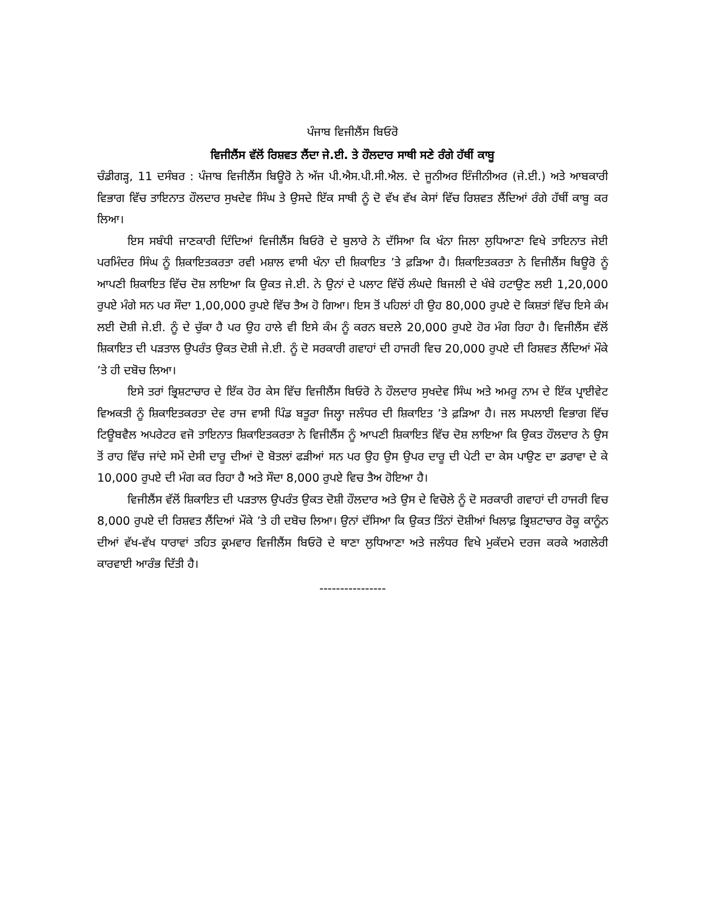ਪੰਜਾਬ ਵਿਜੀਲੈਂਸ ਬਿਓਰੋ
ਵਿਜੀਲੈਂਸ ਵੱਲੋਂ ਰਿਸ਼ਵਤ ਲੈਂਦਾ ਜੇ.ਈ. ਤੇ ਹੌਲਦਾਰ ਸਾਥੀ ਸਣੇ ਰੰਗੇ ਹੱਥੀਂ ਕਾਬੂ
ਚੰਡੀਗੜ੍ਹ, 11 ਦਸੰਬਰ : ਪੰਜਾਬ ਵਿਜੀਲੈਂਸ ਬਿਊਰੋ ਨੇ ਅੱਜ ਪੀ.ਐਸ.ਪੀ.ਸੀ.ਐਲ. ਦੇ ਜੂਨੀਅਰ ਇੰਜੀਨੀਅਰ (ਜੇ.ਈ.) ਅਤੇ ਆਬਕਾਰੀ ਵਿਭਾਗ ਵਿੱਚ ਤਾਇਨਾਤ ਹੌਲਦਾਰ ਸੁਖਦੇਵ ਸਿੰਘ ਤੇ ਉਸਦੇ ਇੱਕ ਸਾਥੀ ਨੂੰ ਦੋ ਵੱਖ ਵੱਖ ਕੇਸਾਂ ਵਿੱਚ ਰਿਸ਼ਵਤ ਲੈਂਦਿਆਂ ਰੰਗੇ ਹੱਥੀਂ ਕਾਬੂ ਕਰ ਲਿਆ।
ਇਸ ਸਬੰਧੀ ਜਾਣਕਾਰੀ ਦਿੰਦਿਆਂ ਵਿਜੀਲੈਂਸ ਬਿਓਰੋ ਦੇ ਬੁਲਾਰੇ ਨੇ ਦੱਸਿਆ ਕਿ ਖੰਨਾ ਜਿਲਾ ਲੁਧਿਆਣਾ ਵਿਖੇ ਤਾਇਨਾਤ ਜੇਈ ਪਰਮਿੰਦਰ ਸਿੰਘ ਨੂੰ ਸ਼ਿਕਾਇਤਕਰਤਾ ਰਵੀ ਮਸ਼ਾਲ ਵਾਸੀ ਖੰਨਾ ਦੀ ਸ਼ਿਕਾਇਤ ’ਤੇ ਫ਼ੜਿਆ ਹੈ। ਸ਼ਿਕਾਇਤਕਰਤਾ ਨੇ ਵਿਜੀਲੈਂਸ ਬਿਊਰੋ ਨੂੰ ਆਪਣੀ ਸ਼ਿਕਾਇਤ ਵਿੱਚ ਦੋਸ਼ ਲਾਇਆ ਕਿ ਉਕਤ ਜੇ.ਈ. ਨੇ ਉਨਾਂ ਦੇ ਪਲਾਟ ਵਿੱਚੋਂ ਲੰਘਦੇ ਬਿਜਲੀ ਦੇ ਖੰਬੇ ਹਟਾਉਣ ਲਈ 1,20,000 ਰੁਪਏ ਮੰਗੇ ਸਨ ਪਰ ਸੌਦਾ 1,00,000 ਰੁਪਏ ਵਿੱਚ ਤੈਅ ਹੋ ਗਿਆ। ਇਸ ਤੋਂ ਪਹਿਲਾਂ ਹੀ ਉਹ 80,000 ਰੁਪਏ ਦੋ ਕਿਸ਼ਤਾਂ ਵਿੱਚ ਇਸੇ ਕੰਮ ਲਈ ਦੋਸ਼ੀ ਜੇ.ਈ. ਨੂੰ ਦੇ ਚੁੱਕਾ ਹੈ ਪਰ ਉਹ ਹਾਲੇ ਵੀ ਇਸੇ ਕੰਮ ਨੂੰ ਕਰਨ ਬਦਲੇ 20,000 ਰੁਪਏ ਹੋਰ ਮੰਗ ਰਿਹਾ ਹੈ। ਵਿਜੀਲੈਂਸ ਵੱਲੋਂ ਸ਼ਿਕਾਇਤ ਦੀ ਪੜਤਾਲ ਉਪਰੰਤ ਉਕਤ ਦੋਸ਼ੀ ਜੇ.ਈ. ਨੂੰ ਦੋ ਸਰਕਾਰੀ ਗਵਾਹਾਂ ਦੀ ਹਾਜਰੀ ਵਿਚ 20,000 ਰੁਪਏ ਦੀ ਰਿਸ਼ਵਤ ਲੈਂਦਿਆਂ ਮੌਕੇ ’ਤੇ ਹੀ ਦਬੋਚ ਲਿਆ।
ਇਸੇ ਤਰਾਂ ਭ੍ਰਿਸ਼ਟਾਚਾਰ ਦੇ ਇੱਕ ਹੋਰ ਕੇਸ ਵਿੱਚ ਵਿਜੀਲੈਂਸ ਬਿਓਰੋ ਨੇ ਹੌਲਦਾਰ ਸੁਖਦੇਵ ਸਿੰਘ ਅਤੇ ਅਮਰੂ ਨਾਮ ਦੇ ਇੱਕ ਪ੍ਰਾਈਵੇਟ ਵਿਅਕਤੀ ਨੂੰ ਸ਼ਿਕਾਇਤਕਰਤਾ ਦੇਵ ਰਾਜ ਵਾਸੀ ਪਿੰਡ ਬਤੂਰਾ ਜਿਲ੍ਹਾ ਜਲੰਧਰ ਦੀ ਸ਼ਿਕਾਇਤ ’ਤੇ ਫ਼ੜਿਆ ਹੈ। ਜਲ ਸਪਲਾਈ ਵਿਭਾਗ ਵਿੱਚ ਟਿਊਬਵੈਲ ਅਪਰੇਟਰ ਵਜੋ ਤਾਇਨਾਤ ਸ਼ਿਕਾਇਤਕਰਤਾ ਨੇ ਵਿਜੀਲੈਂਸ ਨੂੰ ਆਪਣੀ ਸ਼ਿਕਾਇਤ ਵਿੱਚ ਦੋਸ਼ ਲਾਇਆ ਕਿ ਉਕਤ ਹੌਲਦਾਰ ਨੇ ਉਸ ਤੋਂ ਰਾਹ ਵਿੱਚ ਜਾਂਦੇ ਸਮੇਂ ਦੇਸੀ ਦਾਰੂ ਦੀਆਂ ਦੋ ਬੋਤਲਾਂ ਫੜੀਆਂ ਸਨ ਪਰ ਉਹ ਉਸ ਉਪਰ ਦਾਰੂ ਦੀ ਪੇਟੀ ਦਾ ਕੇਸ ਪਾਉਣ ਦਾ ਡਰਾਵਾ ਦੇ ਕੇ 10,000 ਰੁਪਏ ਦੀ ਮੰਗ ਕਰ ਰਿਹਾ ਹੈ ਅਤੇ ਸੌਦਾ 8,000 ਰੁਪਏ ਵਿਚ ਤੈਅ ਹੋਇਆ ਹੈ।
ਵਿਜੀਲੈਂਸ ਵੱਲੋਂ ਸ਼ਿਕਾਇਤ ਦੀ ਪੜਤਾਲ ਉਪਰੰਤ ਉਕਤ ਦੋਸ਼ੀ ਹੌਲਦਾਰ ਅਤੇ ਉਸ ਦੇ ਵਿਚੋਲੇ ਨੂੰ ਦੋ ਸਰਕਾਰੀ ਗਵਾਹਾਂ ਦੀ ਹਾਜਰੀ ਵਿਚ 8,000 ਰੁਪਏ ਦੀ ਰਿਸ਼ਵਤ ਲੈਂਦਿਆਂ ਮੌਕੇ ’ਤੇ ਹੀ ਦਬੋਚ ਲਿਆ। ਉਨਾਂ ਦੱਸਿਆ ਕਿ ਉਕਤ ਤਿੰਨਾਂ ਦੋਸ਼ੀਆਂ ਖਿਲਾਫ਼ ਭ੍ਰਿਸ਼ਟਾਚਾਰ ਰੋਕੂ ਕਾਨੂੰਨ ਦੀਆਂ ਵੱਖ-ਵੱਖ ਧਾਰਾਵਾਂ ਤਹਿਤ ਕ੍ਰਮਵਾਰ ਵਿਜੀਲੈਂਸ ਬਿਓਰੋ ਦੇ ਥਾਣਾ ਲੁਧਿਆਣਾ ਅਤੇ ਜਲੰਧਰ ਵਿਖੇ ਮੁਕੱਦਮੇ ਦਰਜ ਕਰਕੇ ਅਗਲੇਰੀ ਕਾਰਵਾਈ ਆਰੰਭ ਦਿੱਤੀ ਹੈ।
----------------